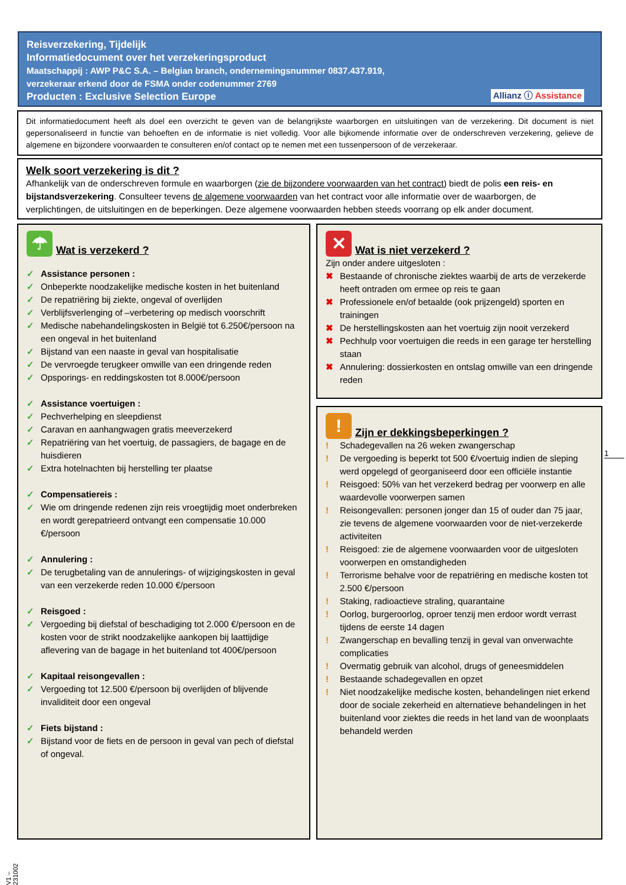Reisverzekering, Tijdelijk
Informatiedocument over het verzekeringsproduct
Maatschappij : AWP P&C S.A. – Belgian branch, ondernemingsnummer 0837.437.919,
verzekeraar erkend door de FSMA onder codenummer 2769
Producten : Exclusive Selection Europe
Allianz ⓘ Assistance
Dit informatiedocument heeft als doel een overzicht te geven van de belangrijkste waarborgen en uitsluitingen van de verzekering. Dit document is niet gepersonaliseerd in functie van behoeften en de informatie is niet volledig. Voor alle bijkomende informatie over de onderschreven verzekering, gelieve de algemene en bijzondere voorwaarden te consulteren en/of contact op te nemen met een tussenpersoon of de verzekeraar.
Welk soort verzekering is dit ?
Afhankelijk van de onderschreven formule en waarborgen (zie de bijzondere voorwaarden van het contract) biedt de polis een reis- en bijstandsverzekering. Consulteer tevens de algemene voorwaarden van het contract voor alle informatie over de waarborgen, de verplichtingen, de uitsluitingen en de beperkingen. Deze algemene voorwaarden hebben steeds voorrang op elk ander document.
☂ Wat is verzekerd ?
✓ Assistance personen :
✓ Onbeperkte noodzakelijke medische kosten in het buitenland
✓ De repatriëring bij ziekte, ongeval of overlijden
✓ Verblijfsverlenging of –verbetering op medisch voorschrift
✓ Medische nabehandelingskosten in België tot 6.250€/persoon na een ongeval in het buitenland
✓ Bijstand van een naaste in geval van hospitalisatie
✓ De vervroegde terugkeer omwille van een dringende reden
✓ Opsporings- en reddingskosten tot 8.000€/persoon
✓ Assistance voertuigen :
✓ Pechverhelping en sleepdienst
✓ Caravan en aanhangwagen gratis meeverzekerd
✓ Repatriëring van het voertuig, de passagiers, de bagage en de huisdieren
✓ Extra hotelnachten bij herstelling ter plaatse
✓ Compensatiereis :
✓ Wie om dringende redenen zijn reis vroegtijdig moet onderbreken en wordt gerepatrieerd ontvangt een compensatie 10.000 €/persoon
✓ Annulering :
✓ De terugbetaling van de annulerings- of wijzigingskosten in geval van een verzekerde reden 10.000 €/persoon
✓ Reisgoed :
✓ Vergoeding bij diefstal of beschadiging tot 2.000 €/persoon en de kosten voor de strikt noodzakelijke aankopen bij laattijdige aflevering van de bagage in het buitenland tot 400€/persoon
✓ Kapitaal reisongevallen :
✓ Vergoeding tot 12.500 €/persoon bij overlijden of blijvende invaliditeit door een ongeval
✓ Fiets bijstand :
✓ Bijstand voor de fiets en de persoon in geval van pech of diefstal of ongeval.
✕ Wat is niet verzekerd ?
Zijn onder andere uitgesloten :
✖ Bestaande of chronische ziektes waarbij de arts de verzekerde heeft ontraden om ermee op reis te gaan
✖ Professionele en/of betaalde (ook prijzengeld) sporten en trainingen
✖ De herstellingskosten aan het voertuig zijn nooit verzekerd
✖ Pechhulp voor voertuigen die reeds in een garage ter herstelling staan
✖ Annulering: dossierkosten en ontslag omwille van een dringende reden
! Zijn er dekkingsbeperkingen ?
! Schadegevallen na 26 weken zwangerschap
! De vergoeding is beperkt tot 500 €/voertuig indien de sleping werd opgelegd of georganiseerd door een officiële instantie
! Reisgoed: 50% van het verzekerd bedrag per voorwerp en alle waardevolle voorwerpen samen
! Reisongevallen: personen jonger dan 15 of ouder dan 75 jaar, zie tevens de algemene voorwaarden voor de niet-verzekerde activiteiten
! Reisgoed: zie de algemene voorwaarden voor de uitgesloten voorwerpen en omstandigheden
! Terrorisme behalve voor de repatriëring en medische kosten tot 2.500 €/persoon
! Staking, radioactieve straling, quarantaine
! Oorlog, burgeroorlog, oproer tenzij men erdoor wordt verrast tijdens de eerste 14 dagen
! Zwangerschap en bevalling tenzij in geval van onverwachte complicaties
! Overmatig gebruik van alcohol, drugs of geneesmiddelen
! Bestaande schadegevallen en opzet
! Niet noodzakelijke medische kosten, behandelingen niet erkend door de sociale zekerheid en alternatieve behandelingen in het buitenland voor ziektes die reeds in het land van de woonplaats behandeld werden
1
V1 – 231002